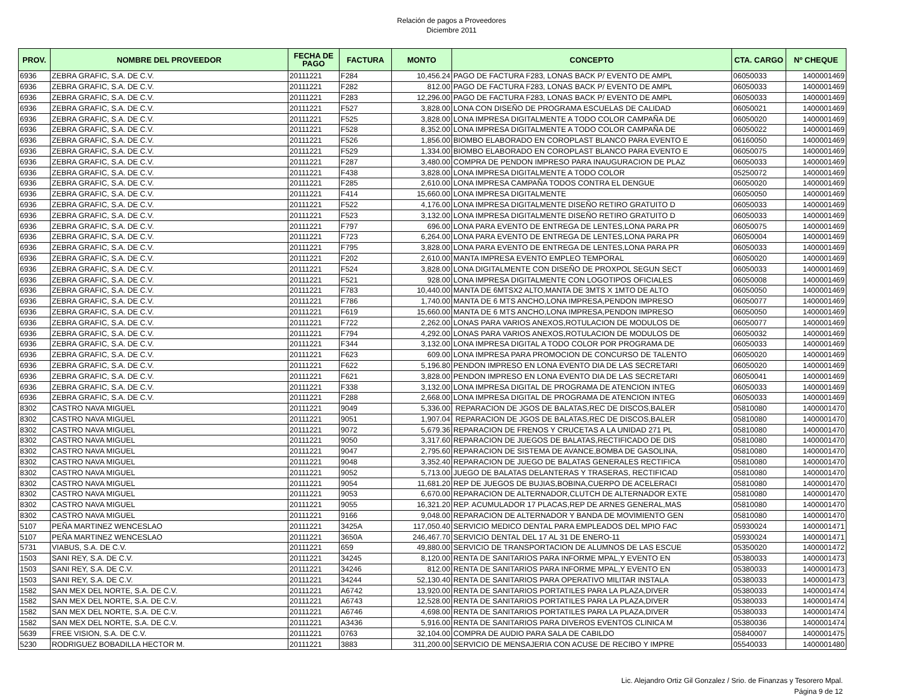Relación de pagos a Proveedores
Diciembre 2011
| PROV. | NOMBRE DEL PROVEEDOR | FECHA DE PAGO | FACTURA | MONTO | CONCEPTO | CTA. CARGO | Nº CHEQUE |
| --- | --- | --- | --- | --- | --- | --- | --- |
| 6936 | ZEBRA GRAFIC, S.A. DE C.V. | 20111221 | F284 | 10,456.24 | PAGO DE FACTURA F283, LONAS BACK P/ EVENTO DE AMPL | 06050033 | 1400001469 |
| 6936 | ZEBRA GRAFIC, S.A. DE C.V. | 20111221 | F282 | 812.00 | PAGO DE FACTURA F283, LONAS BACK P/ EVENTO DE AMPL | 06050033 | 1400001469 |
| 6936 | ZEBRA GRAFIC, S.A. DE C.V. | 20111221 | F283 | 12,296.00 | PAGO DE FACTURA F283, LONAS BACK P/ EVENTO DE AMPL | 06050033 | 1400001469 |
| 6936 | ZEBRA GRAFIC, S.A. DE C.V. | 20111221 | F527 | 3,828.00 | LONA CON DISEÑO DE PROGRAMA ESCUELAS DE CALIDAD | 06050021 | 1400001469 |
| 6936 | ZEBRA GRAFIC, S.A. DE C.V. | 20111221 | F525 | 3,828.00 | LONA IMPRESA DIGITALMENTE A TODO COLOR CAMPAÑA DE | 06050020 | 1400001469 |
| 6936 | ZEBRA GRAFIC, S.A. DE C.V. | 20111221 | F528 | 8,352.00 | LONA IMPRESA DIGITALMENTE A TODO COLOR CAMPAÑA DE | 06050022 | 1400001469 |
| 6936 | ZEBRA GRAFIC, S.A. DE C.V. | 20111221 | F526 | 1,856.00 | BIOMBO ELABORADO EN COROPLAST BLANCO PARA EVENTO E | 06160050 | 1400001469 |
| 6936 | ZEBRA GRAFIC, S.A. DE C.V. | 20111221 | F529 | 1,334.00 | BIOMBO ELABORADO EN COROPLAST BLANCO PARA EVENTO E | 06050075 | 1400001469 |
| 6936 | ZEBRA GRAFIC, S.A. DE C.V. | 20111221 | F287 | 3,480.00 | COMPRA DE PENDON IMPRESO PARA INAUGURACION DE PLAZ | 06050033 | 1400001469 |
| 6936 | ZEBRA GRAFIC, S.A. DE C.V. | 20111221 | F438 | 3,828.00 | LONA IMPRESA DIGITALMENTE A TODO COLOR | 05250072 | 1400001469 |
| 6936 | ZEBRA GRAFIC, S.A. DE C.V. | 20111221 | F285 | 2,610.00 | LONA IMPRESA CAMPAÑA TODOS CONTRA EL DENGUE | 06050020 | 1400001469 |
| 6936 | ZEBRA GRAFIC, S.A. DE C.V. | 20111221 | F414 | 15,660.00 | LONA IMPRESA DIGITALMENTE | 06050050 | 1400001469 |
| 6936 | ZEBRA GRAFIC, S.A. DE C.V. | 20111221 | F522 | 4,176.00 | LONA IMPRESA DIGITALMENTE DISEÑO RETIRO GRATUITO D | 06050033 | 1400001469 |
| 6936 | ZEBRA GRAFIC, S.A. DE C.V. | 20111221 | F523 | 3,132.00 | LONA IMPRESA DIGITALMENTE DISEÑO RETIRO GRATUITO D | 06050033 | 1400001469 |
| 6936 | ZEBRA GRAFIC, S.A. DE C.V. | 20111221 | F797 | 696.00 | LONA PARA EVENTO DE ENTREGA DE LENTES,LONA PARA PR | 06050075 | 1400001469 |
| 6936 | ZEBRA GRAFIC, S.A. DE C.V. | 20111221 | F723 | 6,264.00 | LONA PARA EVENTO DE ENTREGA DE LENTES,LONA PARA PR | 06050004 | 1400001469 |
| 6936 | ZEBRA GRAFIC, S.A. DE C.V. | 20111221 | F795 | 3,828.00 | LONA PARA EVENTO DE ENTREGA DE LENTES,LONA PARA PR | 06050033 | 1400001469 |
| 6936 | ZEBRA GRAFIC, S.A. DE C.V. | 20111221 | F202 | 2,610.00 | MANTA IMPRESA EVENTO EMPLEO TEMPORAL | 06050020 | 1400001469 |
| 6936 | ZEBRA GRAFIC, S.A. DE C.V. | 20111221 | F524 | 3,828.00 | LONA DIGITALMENTE CON DISEÑO DE PROXPOL SEGUN SECT | 06050033 | 1400001469 |
| 6936 | ZEBRA GRAFIC, S.A. DE C.V. | 20111221 | F521 | 928.00 | LONA IMPRESA DIGITALMENTE CON LOGOTIPOS OFICIALES | 06050008 | 1400001469 |
| 6936 | ZEBRA GRAFIC, S.A. DE C.V. | 20111221 | F783 | 10,440.00 | MANTA DE 6MTSX2 ALTO,MANTA DE 3MTS X 1MTO DE ALTO | 06050050 | 1400001469 |
| 6936 | ZEBRA GRAFIC, S.A. DE C.V. | 20111221 | F786 | 1,740.00 | MANTA DE 6 MTS ANCHO,LONA IMPRESA,PENDON IMPRESO | 06050077 | 1400001469 |
| 6936 | ZEBRA GRAFIC, S.A. DE C.V. | 20111221 | F619 | 15,660.00 | MANTA DE 6 MTS ANCHO,LONA IMPRESA,PENDON IMPRESO | 06050050 | 1400001469 |
| 6936 | ZEBRA GRAFIC, S.A. DE C.V. | 20111221 | F722 | 2,262.00 | LONAS PARA VARIOS ANEXOS,ROTULACION DE MODULOS DE | 06050077 | 1400001469 |
| 6936 | ZEBRA GRAFIC, S.A. DE C.V. | 20111221 | F794 | 4,292.00 | LONAS PARA VARIOS ANEXOS,ROTULACION DE MODULOS DE | 06050032 | 1400001469 |
| 6936 | ZEBRA GRAFIC, S.A. DE C.V. | 20111221 | F344 | 3,132.00 | LONA IMPRESA DIGITAL A TODO COLOR POR PROGRAMA DE | 06050033 | 1400001469 |
| 6936 | ZEBRA GRAFIC, S.A. DE C.V. | 20111221 | F623 | 609.00 | LONA IMPRESA PARA PROMOCION DE CONCURSO DE TALENTO | 06050020 | 1400001469 |
| 6936 | ZEBRA GRAFIC, S.A. DE C.V. | 20111221 | F622 | 5,196.80 | PENDON IMPRESO EN LONA EVENTO DIA DE LAS SECRETARI | 06050020 | 1400001469 |
| 6936 | ZEBRA GRAFIC, S.A. DE C.V. | 20111221 | F621 | 3,828.00 | PENDON IMPRESO EN LONA EVENTO DIA DE LAS SECRETARI | 06050041 | 1400001469 |
| 6936 | ZEBRA GRAFIC, S.A. DE C.V. | 20111221 | F338 | 3,132.00 | LONA IMPRESA DIGITAL DE PROGRAMA DE ATENCION INTEG | 06050033 | 1400001469 |
| 6936 | ZEBRA GRAFIC, S.A. DE C.V. | 20111221 | F288 | 2,668.00 | LONA IMPRESA DIGITAL DE PROGRAMA DE ATENCION INTEG | 06050033 | 1400001469 |
| 8302 | CASTRO NAVA MIGUEL | 20111221 | 9049 | 5,336.00 | REPARACION DE JGOS DE BALATAS,REC DE DISCOS,BALER | 05810080 | 1400001470 |
| 8302 | CASTRO NAVA MIGUEL | 20111221 | 9051 | 1,907.04 | REPARACION DE JGOS DE BALATAS,REC DE DISCOS,BALER | 05810080 | 1400001470 |
| 8302 | CASTRO NAVA MIGUEL | 20111221 | 9072 | 5,679.36 | REPARACION DE FRENOS Y CRUCETAS A LA UNIDAD 271 PL | 05810080 | 1400001470 |
| 8302 | CASTRO NAVA MIGUEL | 20111221 | 9050 | 3,317.60 | REPARACION DE JUEGOS DE BALATAS,RECTIFICADO DE DIS | 05810080 | 1400001470 |
| 8302 | CASTRO NAVA MIGUEL | 20111221 | 9047 | 2,795.60 | REPARACION DE SISTEMA DE AVANCE,BOMBA DE GASOLINA, | 05810080 | 1400001470 |
| 8302 | CASTRO NAVA MIGUEL | 20111221 | 9048 | 3,352.40 | REPARACION DE JUEGO DE BALATAS GENERALES RECTIFICA | 05810080 | 1400001470 |
| 8302 | CASTRO NAVA MIGUEL | 20111221 | 9052 | 5,713.00 | JUEGO DE BALATAS DELANTERAS Y TRASERAS, RECTIFICAD | 05810080 | 1400001470 |
| 8302 | CASTRO NAVA MIGUEL | 20111221 | 9054 | 11,681.20 | REP DE JUEGOS DE BUJIAS,BOBINA,CUERPO DE ACELERACI | 05810080 | 1400001470 |
| 8302 | CASTRO NAVA MIGUEL | 20111221 | 9053 | 6,670.00 | REPARACION DE ALTERNADOR,CLUTCH DE ALTERNADOR EXTE | 05810080 | 1400001470 |
| 8302 | CASTRO NAVA MIGUEL | 20111221 | 9055 | 16,321.20 | REP. ACUMULADOR 17 PLACAS,REP DE ARNES GENERAL,MAS | 05810080 | 1400001470 |
| 8302 | CASTRO NAVA MIGUEL | 20111221 | 9166 | 9,048.00 | REPARACION DE ALTERNADOR Y BANDA DE MOVIMIENTO GEN | 05810080 | 1400001470 |
| 5107 | PEÑA MARTINEZ WENCESLAO | 20111221 | 3425A | 117,050.40 | SERVICIO MEDICO DENTAL PARA EMPLEADOS DEL MPIO FAC | 05930024 | 1400001471 |
| 5107 | PEÑA MARTINEZ WENCESLAO | 20111221 | 3650A | 246,467.70 | SERVICIO DENTAL DEL 17 AL 31 DE ENERO-11 | 05930024 | 1400001471 |
| 5731 | VIABUS, S.A. DE C.V. | 20111221 | 659 | 49,880.00 | SERVICIO DE TRANSPORTACION DE ALUMNOS DE LAS ESCUE | 05350020 | 1400001472 |
| 1503 | SANI REY, S.A. DE C.V. | 20111221 | 34245 | 8,120.00 | RENTA DE SANITARIOS PARA INFORME MPAL,Y EVENTO EN | 05380033 | 1400001473 |
| 1503 | SANI REY, S.A. DE C.V. | 20111221 | 34246 | 812.00 | RENTA DE SANITARIOS PARA INFORME MPAL,Y EVENTO EN | 05380033 | 1400001473 |
| 1503 | SANI REY, S.A. DE C.V. | 20111221 | 34244 | 52,130.40 | RENTA DE SANITARIOS PARA OPERATIVO MILITAR INSTALA | 05380033 | 1400001473 |
| 1582 | SAN MEX DEL NORTE, S.A. DE C.V. | 20111221 | A6742 | 13,920.00 | RENTA DE SANITARIOS PORTATILES PARA LA PLAZA,DIVER | 05380033 | 1400001474 |
| 1582 | SAN MEX DEL NORTE, S.A. DE C.V. | 20111221 | A6743 | 12,528.00 | RENTA DE SANITARIOS PORTATILES PARA LA PLAZA,DIVER | 05380033 | 1400001474 |
| 1582 | SAN MEX DEL NORTE, S.A. DE C.V. | 20111221 | A6746 | 4,698.00 | RENTA DE SANITARIOS PORTATILES PARA LA PLAZA,DIVER | 05380033 | 1400001474 |
| 1582 | SAN MEX DEL NORTE, S.A. DE C.V. | 20111221 | A3436 | 5,916.00 | RENTA DE SANITARIOS PARA DIVEROS EVENTOS CLINICA M | 05380036 | 1400001474 |
| 5639 | FREE VISION, S.A. DE C.V. | 20111221 | 0763 | 32,104.00 | COMPRA DE AUDIO PARA SALA DE CABILDO | 05840007 | 1400001475 |
| 5230 | RODRIGUEZ BOBADILLA HECTOR M. | 20111221 | 3883 | 311,200.00 | SERVICIO DE MENSAJERIA CON ACUSE DE RECIBO Y IMPRE | 05540033 | 1400001480 |
Lic. Alejandro Ortiz Gil Gonzalez / Srio. de Finanzas y Tesorero Mpal.
Página 9 de 12